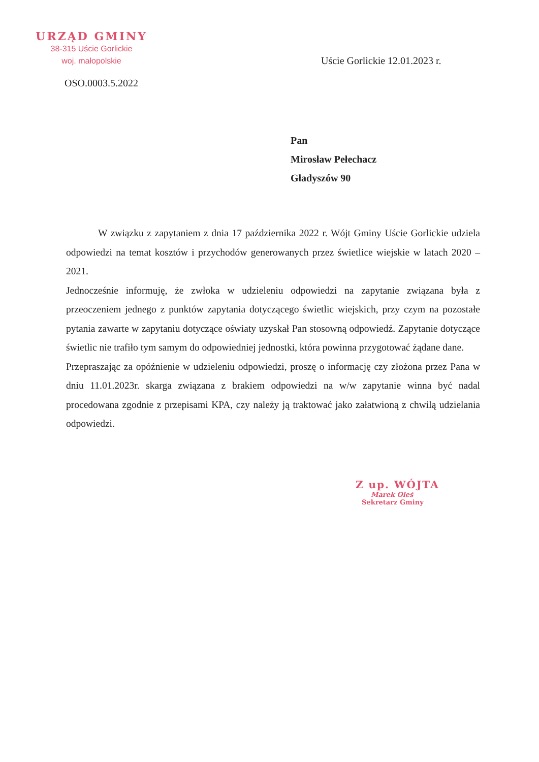URZĄD GMINY
38-315 Uście Gorlickie
woj. małopolskie
Uście Gorlickie 12.01.2023 r.
OSO.0003.5.2022
Pan
Mirosław Pełechacz
Gładyszów 90
W związku z zapytaniem z dnia 17 października 2022 r. Wójt Gminy Uście Gorlickie udziela odpowiedzi na temat kosztów i przychodów generowanych przez świetlice wiejskie w latach 2020 – 2021.
Jednocześnie informuję, że zwłoka w udzieleniu odpowiedzi na zapytanie związana była z przeoczeniem jednego z punktów zapytania dotyczącego świetlic wiejskich, przy czym na pozostałe pytania zawarte w zapytaniu dotyczące oświaty uzyskał Pan stosowną odpowiedź. Zapytanie dotyczące świetlic nie trafiło tym samym do odpowiedniej jednostki, która powinna przygotować żądane dane.
Przepraszając za opóźnienie w udzieleniu odpowiedzi, proszę o informację czy złożona przez Pana w dniu 11.01.2023r. skarga związana z brakiem odpowiedzi na w/w zapytanie winna być nadal procedowana zgodnie z przepisami KPA, czy należy ją traktować jako załatwioną z chwilą udzielania odpowiedzi.
Z up. WÓJTA
Marek Oleś
Sekretarz Gminy